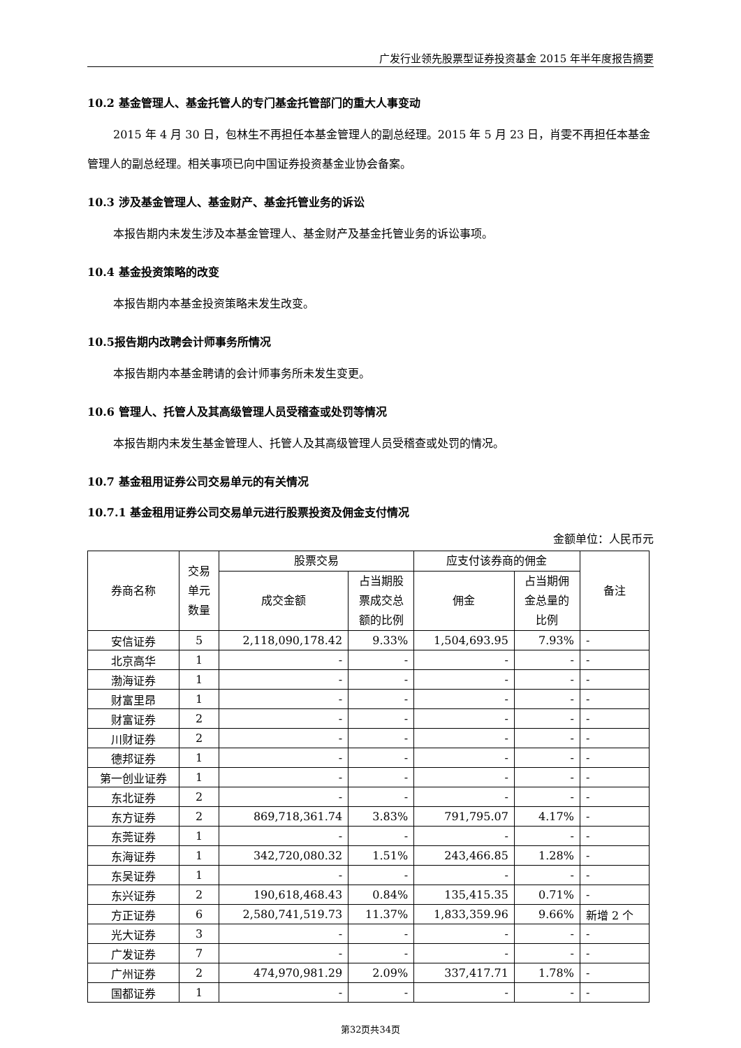广发行业领先股票型证券投资基金 2015 年半年度报告摘要
10.2 基金管理人、基金托管人的专门基金托管部门的重大人事变动
2015 年 4 月 30 日，包林生不再担任本基金管理人的副总经理。2015 年 5 月 23 日，肖雯不再担任本基金管理人的副总经理。相关事项已向中国证券投资基金业协会备案。
10.3 涉及基金管理人、基金财产、基金托管业务的诉讼
本报告期内未发生涉及本基金管理人、基金财产及基金托管业务的诉讼事项。
10.4 基金投资策略的改变
本报告期内本基金投资策略未发生改变。
10.5报告期内改聘会计师事务所情况
本报告期内本基金聘请的会计师事务所未发生变更。
10.6 管理人、托管人及其高级管理人员受稽查或处罚等情况
本报告期内未发生基金管理人、托管人及其高级管理人员受稽查或处罚的情况。
10.7 基金租用证券公司交易单元的有关情况
10.7.1 基金租用证券公司交易单元进行股票投资及佣金支付情况
金额单位：人民币元
| 券商名称 | 交易 单元 数量 | 股票交易 | | 应支付该券商的佣金 | | 备注 |
| --- | --- | --- | --- | --- | --- | --- |
| | | 成交金额 | 占当期股 票成交总 额的比例 | 佣金 | 占当期佣 金总量的 比例 | |
| 安信证券 | 5 | 2,118,090,178.42 | 9.33% | 1,504,693.95 | 7.93% | - |
| 北京高华 | 1 | - | - | - | - | - |
| 渤海证券 | 1 | - | - | - | - | - |
| 财富里昂 | 1 | - | - | - | - | - |
| 财富证券 | 2 | - | - | - | - | - |
| 川财证券 | 2 | - | - | - | - | - |
| 德邦证券 | 1 | - | - | - | - | - |
| 第一创业证券 | 1 | - | - | - | - | - |
| 东北证券 | 2 | - | - | - | - | - |
| 东方证券 | 2 | 869,718,361.74 | 3.83% | 791,795.07 | 4.17% | - |
| 东莞证券 | 1 | - | - | - | - | - |
| 东海证券 | 1 | 342,720,080.32 | 1.51% | 243,466.85 | 1.28% | - |
| 东吴证券 | 1 | - | - | - | - | - |
| 东兴证券 | 2 | 190,618,468.43 | 0.84% | 135,415.35 | 0.71% | - |
| 方正证券 | 6 | 2,580,741,519.73 | 11.37% | 1,833,359.96 | 9.66% | 新增 2 个 |
| 光大证券 | 3 | - | - | - | - | - |
| 广发证券 | 7 | - | - | - | - | - |
| 广州证券 | 2 | 474,970,981.29 | 2.09% | 337,417.71 | 1.78% | - |
| 国都证券 | 1 | - | - | - | - | - |
第32页共34页